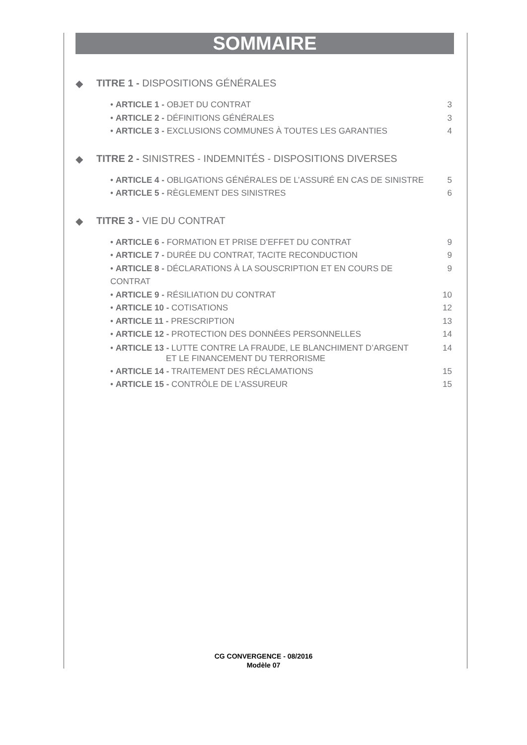SOMMAIRE
◆ TITRE 1 - DISPOSITIONS GÉNÉRALES
• ARTICLE 1 - OBJET DU CONTRAT 3
• ARTICLE 2 - DÉFINITIONS GÉNÉRALES 3
• ARTICLE 3 - EXCLUSIONS COMMUNES À TOUTES LES GARANTIES 4
◆ TITRE 2 - SINISTRES - INDEMNITÉS - DISPOSITIONS DIVERSES
• ARTICLE 4 - OBLIGATIONS GÉNÉRALES DE L’ASSURÉ EN CAS DE SINISTRE 5
• ARTICLE 5 - RÈGLEMENT DES SINISTRES 6
◆ TITRE 3 - VIE DU CONTRAT
• ARTICLE 6 - FORMATION ET PRISE D’EFFET DU CONTRAT 9
• ARTICLE 7 - DURÉE DU CONTRAT, TACITE RECONDUCTION 9
• ARTICLE 8 - DÉCLARATIONS À LA SOUSCRIPTION ET EN COURS DE CONTRAT 9
• ARTICLE 9 - RÉSILIATION DU CONTRAT 10
• ARTICLE 10 - COTISATIONS 12
• ARTICLE 11 - PRESCRIPTION 13
• ARTICLE 12 - PROTECTION DES DONNÉES PERSONNELLES 14
• ARTICLE 13 - LUTTE CONTRE LA FRAUDE, LE BLANCHIMENT D’ARGENT
ET LE FINANCEMENT DU TERRORISME 14
• ARTICLE 14 - TRAITEMENT DES RÉCLAMATIONS 15
• ARTICLE 15 - CONTRÔLE DE L’ASSUREUR 15
CG CONVERGENCE - 08/2016
Modèle 07